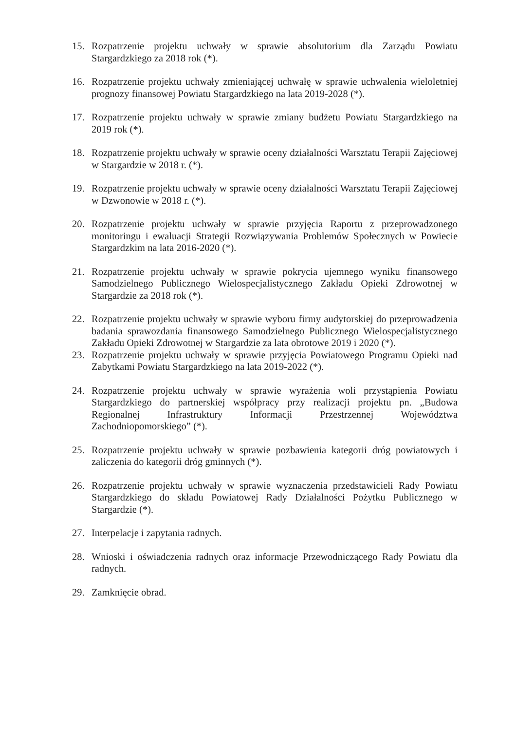15. Rozpatrzenie projektu uchwały w sprawie absolutorium dla Zarządu Powiatu Stargardzkiego za 2018 rok (*).
16. Rozpatrzenie projektu uchwały zmieniającej uchwałę w sprawie uchwalenia wieloletniej prognozy finansowej Powiatu Stargardzkiego na lata 2019-2028 (*).
17. Rozpatrzenie projektu uchwały w sprawie zmiany budżetu Powiatu Stargardzkiego na 2019 rok (*).
18. Rozpatrzenie projektu uchwały w sprawie oceny działalności Warsztatu Terapii Zajęciowej w Stargardzie w 2018 r. (*).
19. Rozpatrzenie projektu uchwały w sprawie oceny działalności Warsztatu Terapii Zajęciowej w Dzwonowie w 2018 r. (*).
20. Rozpatrzenie projektu uchwały w sprawie przyjęcia Raportu z przeprowadzonego monitoringu i ewaluacji Strategii Rozwiązywania Problemów Społecznych w Powiecie Stargardzkim na lata 2016-2020 (*).
21. Rozpatrzenie projektu uchwały w sprawie pokrycia ujemnego wyniku finansowego Samodzielnego Publicznego Wielospecjalistycznego Zakładu Opieki Zdrowotnej w Stargardzie za 2018 rok (*).
22. Rozpatrzenie projektu uchwały w sprawie wyboru firmy audytorskiej do przeprowadzenia badania sprawozdania finansowego Samodzielnego Publicznego Wielospecjalistycznego Zakładu Opieki Zdrowotnej w Stargardzie za lata obrotowe 2019 i 2020 (*).
23. Rozpatrzenie projektu uchwały w sprawie przyjęcia Powiatowego Programu Opieki nad Zabytkami Powiatu Stargardzkiego na lata 2019-2022 (*).
24. Rozpatrzenie projektu uchwały w sprawie wyrażenia woli przystąpienia Powiatu Stargardzkiego do partnerskiej współpracy przy realizacji projektu pn. „Budowa Regionalnej Infrastruktury Informacji Przestrzennej Województwa Zachodniopomorskiego” (*).
25. Rozpatrzenie projektu uchwały w sprawie pozbawienia kategorii dróg powiatowych i zaliczenia do kategorii dróg gminnych (*).
26. Rozpatrzenie projektu uchwały w sprawie wyznaczenia przedstawicieli Rady Powiatu Stargardzkiego do składu Powiatowej Rady Działalności Pożytku Publicznego w Stargardzie (*).
27. Interpelacje i zapytania radnych.
28. Wnioski i oświadczenia radnych oraz informacje Przewodniczącego Rady Powiatu dla radnych.
29. Zamknięcie obrad.